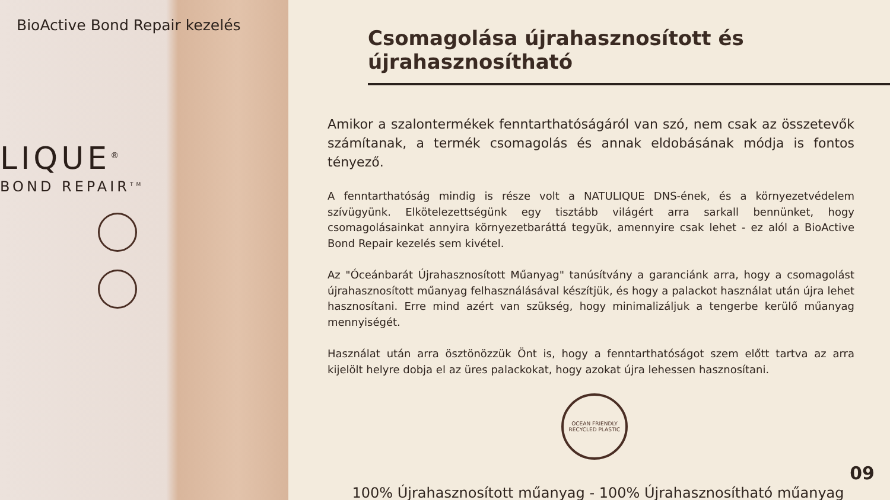BioActive Bond Repair kezelés
LIQUE<sup>®</sup>
BOND REPAIR<sup>TM</sup>
Csomagolása újrahasznosított és újrahasznosítható
Amikor a szalontermékek fenntarthatóságáról van szó, nem csak az összetevők számítanak, a termék csomagolás és annak eldobásának módja is fontos tényező.
A fenntarthatóság mindig is része volt a NATULIQUE DNS-ének, és a környezetvédelem szívügyünk. Elkötelezettségünk egy tisztább világért arra sarkall bennünket, hogy csomagolásainkat annyira környezetbaráttá tegyük, amennyire csak lehet - ez alól a BioActive Bond Repair kezelés sem kivétel.
Az "Óceánbarát Újrahasznosított Műanyag" tanúsítvány a garanciánk arra, hogy a csomagolást újrahasznosított műanyag felhasználásával készítjük, és hogy a palackot használat után újra lehet hasznosítani. Erre mind azért van szükség, hogy minimalizáljuk a tengerbe kerülő műanyag mennyiségét.
Használat után arra ösztönözzük Önt is, hogy a fenntarthatóságot szem előtt tartva az arra kijelölt helyre dobja el az üres palackokat, hogy azokat újra lehessen hasznosítani.
OCEAN FRIENDLY
RECYCLED PLASTIC
100% Újrahasznosított műanyag - 100% Újrahasznosítható műanyag
09